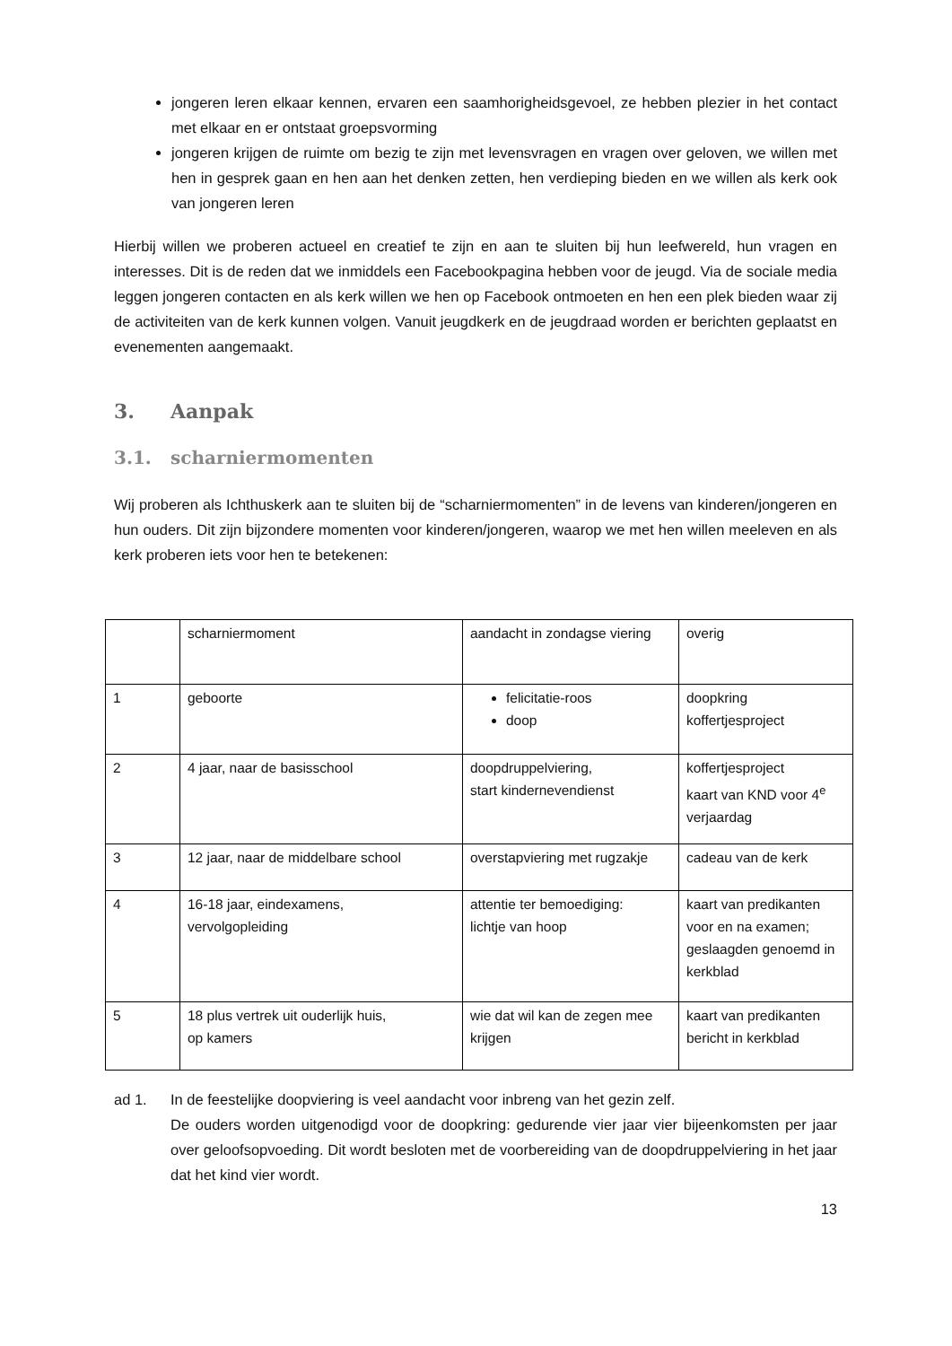jongeren leren elkaar kennen, ervaren een saamhorigheidsgevoel, ze hebben plezier in het contact met elkaar en er ontstaat groepsvorming
jongeren krijgen de ruimte om bezig te zijn met levensvragen en vragen over geloven, we willen met hen in gesprek gaan en hen aan het denken zetten, hen verdieping bieden en we willen als kerk ook van jongeren leren
Hierbij willen we proberen actueel en creatief te zijn en aan te sluiten bij hun leefwereld, hun vragen en interesses. Dit is de reden dat we inmiddels een Facebookpagina hebben voor de jeugd. Via de sociale media leggen jongeren contacten en als kerk willen we hen op Facebook ontmoeten en hen een plek bieden waar zij de activiteiten van de kerk kunnen volgen. Vanuit jeugdkerk en de jeugdraad worden er berichten geplaatst en evenementen aangemaakt.
3. Aanpak
3.1. scharniermomenten
Wij proberen als Ichthuskerk aan te sluiten bij de “scharniermomenten” in de levens van kinderen/jongeren en hun ouders. Dit zijn bijzondere momenten voor kinderen/jongeren, waarop we met hen willen meeleven en als kerk proberen iets voor hen te betekenen:
| | scharniermoment | aandacht in zondagse viering | overig |
| 1 | geboorte | felicitatie-roos doop | doopkring koffertjesproject |
| 2 | 4 jaar, naar de basisschool | doopdruppelviering, start kindernevendienst | koffertjesproject kaart van KND voor 4<sup>e</sup> verjaardag |
| 3 | 12 jaar, naar de middelbare school | overstapviering met rugzakje | cadeau van de kerk |
| 4 | 16-18 jaar, eindexamens, vervolgopleiding | attentie ter bemoediging: lichtje van hoop | kaart van predikanten voor en na examen; geslaagden genoemd in kerkblad |
| 5 | 18 plus vertrek uit ouderlijk huis, op kamers | wie dat wil kan de zegen mee krijgen | kaart van predikanten bericht in kerkblad |
ad 1. In de feestelijke doopviering is veel aandacht voor inbreng van het gezin zelf.
De ouders worden uitgenodigd voor de doopkring: gedurende vier jaar vier bijeenkomsten per jaar over geloofsopvoeding. Dit wordt besloten met de voorbereiding van de doopdruppelviering in het jaar dat het kind vier wordt.
13